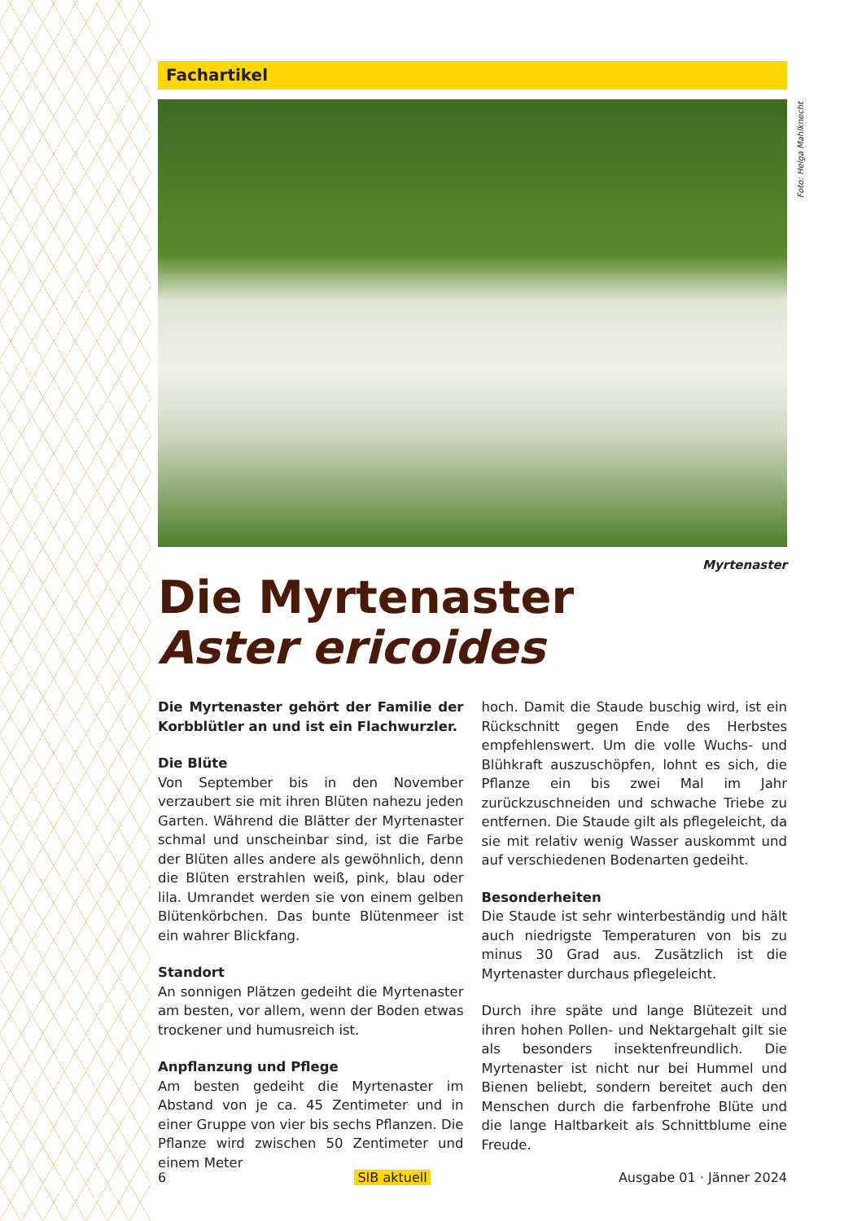Fachartikel
Foto: Helga Mahlknecht
Myrtenaster
Die Myrtenaster
Aster ericoides
Die Myrtenaster gehört der Familie der Korbblütler an und ist ein Flachwurzler.
Die Blüte
Von September bis in den November verzaubert sie mit ihren Blüten nahezu jeden Garten. Während die Blätter der Myrtenaster schmal und unscheinbar sind, ist die Farbe der Blüten alles andere als gewöhnlich, denn die Blüten erstrahlen weiß, pink, blau oder lila. Umrandet werden sie von einem gelben Blütenkörbchen. Das bunte Blütenmeer ist ein wahrer Blickfang.
Standort
An sonnigen Plätzen gedeiht die Myrtenaster am besten, vor allem, wenn der Boden etwas trockener und humusreich ist.
Anpflanzung und Pflege
Am besten gedeiht die Myrtenaster im Abstand von je ca. 45 Zentimeter und in einer Gruppe von vier bis sechs Pflanzen. Die Pflanze wird zwischen 50 Zentimeter und einem Meter
hoch. Damit die Staude buschig wird, ist ein Rückschnitt gegen Ende des Herbstes empfehlenswert. Um die volle Wuchs- und Blühkraft auszuschöpfen, lohnt es sich, die Pflanze ein bis zwei Mal im Jahr zurückzuschneiden und schwache Triebe zu entfernen. Die Staude gilt als pflegeleicht, da sie mit relativ wenig Wasser auskommt und auf verschiedenen Bodenarten gedeiht.
Besonderheiten
Die Staude ist sehr winterbeständig und hält auch niedrigste Temperaturen von bis zu minus 30 Grad aus. Zusätzlich ist die Myrtenaster durchaus pflegeleicht.
Durch ihre späte und lange Blütezeit und ihren hohen Pollen- und Nektargehalt gilt sie als besonders insektenfreundlich. Die Myrtenaster ist nicht nur bei Hummel und Bienen beliebt, sondern bereitet auch den Menschen durch die farbenfrohe Blüte und die lange Haltbarkeit als Schnittblume eine Freude.
6 SIB aktuell Ausgabe 01 · Jänner 2024